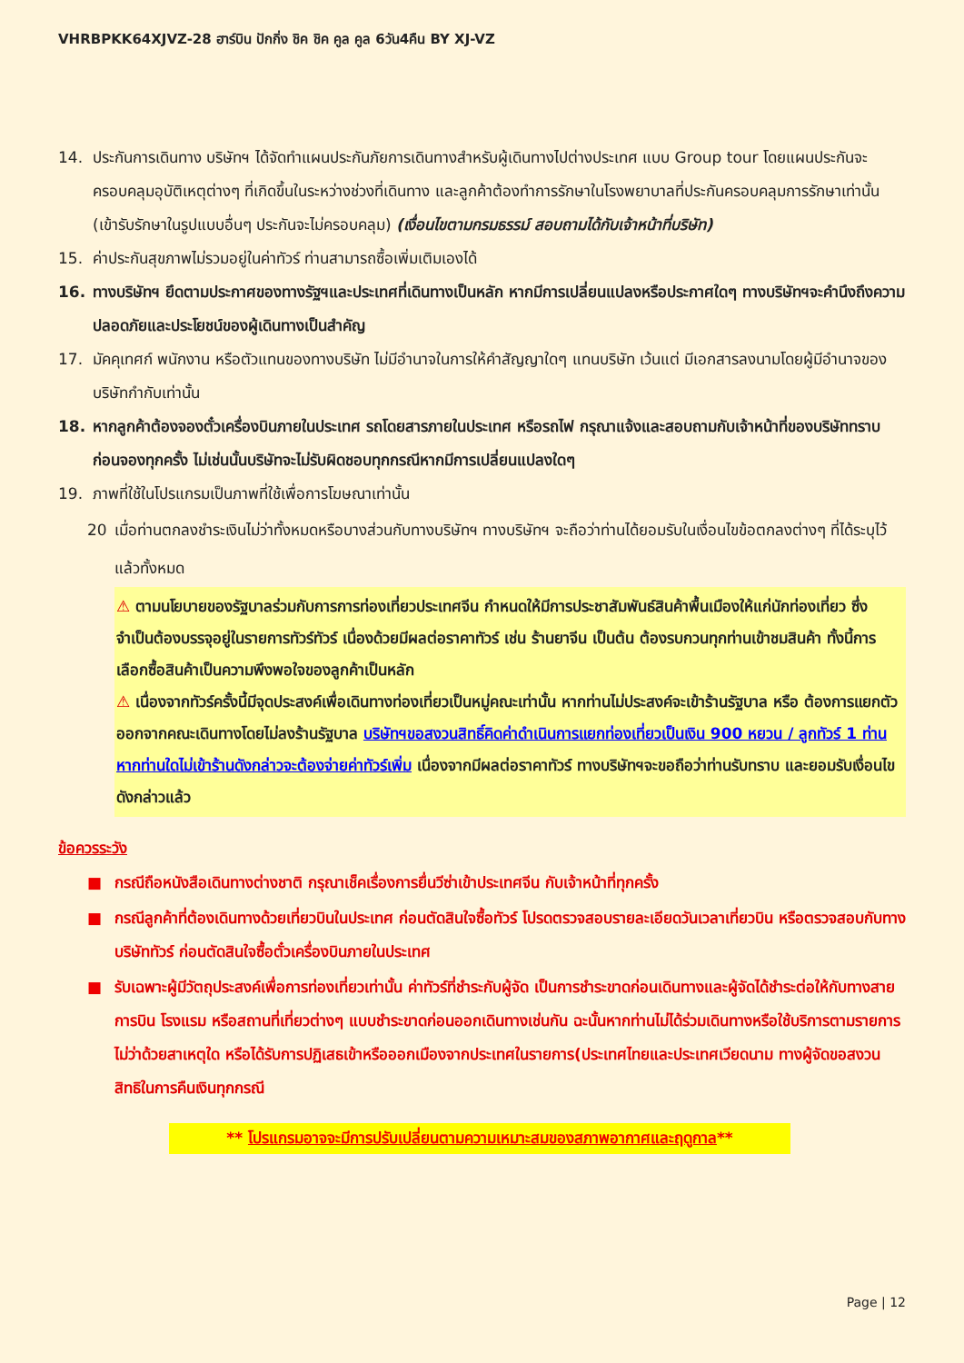VHRBPKK64XJVZ-28 ฮาร์บิน ปักกิ่ง ชิค ชิค คูล คูล 6วัน4คืน BY XJ-VZ
14. ประกันการเดินทาง บริษัทฯ ได้จัดทำแผนประกันภัยการเดินทางสำหรับผู้เดินทางไปต่างประเทศ แบบ Group tour โดยแผนประกันจะครอบคลุมอุบัติเหตุต่างๆ ที่เกิดขึ้นในระหว่างช่วงที่เดินทาง และลูกค้าต้องทำการรักษาในโรงพยาบาลที่ประกันครอบคลุมการรักษาเท่านั้น (เข้ารับรักษาในรูปแบบอื่นๆ ประกันจะไม่ครอบคลุม) (เงื่อนไขตามกรมธรรม์ สอบถามได้กับเจ้าหน้าที่บริษัท)
15. ค่าประกันสุขภาพไม่รวมอยู่ในค่าทัวร์ ท่านสามารถซื้อเพิ่มเติมเองได้
16. ทางบริษัทฯ ยึดตามประกาศของทางรัฐฯและประเทศที่เดินทางเป็นหลัก หากมีการเปลี่ยนแปลงหรือประกาศใดๆ ทางบริษัทฯจะคำนึงถึงความปลอดภัยและประโยชน์ของผู้เดินทางเป็นสำคัญ
17. มัคคุเทศก์ พนักงาน หรือตัวแทนของทางบริษัท ไม่มีอำนาจในการให้คำสัญญาใดๆ แทนบริษัท เว้นแต่ มีเอกสารลงนามโดยผู้มีอำนาจของบริษัทกำกับเท่านั้น
18. หากลูกค้าต้องจองตั๋วเครื่องบินภายในประเทศ รถโดยสารภายในประเทศ หรือรถไฟ กรุณาแจ้งและสอบถามกับเจ้าหน้าที่ของบริษัททราบก่อนจองทุกครั้ง ไม่เช่นนั้นบริษัทจะไม่รับผิดชอบทุกกรณีหากมีการเปลี่ยนแปลงใดๆ
19. ภาพที่ใช้ในโปรแกรมเป็นภาพที่ใช้เพื่อการโฆษณาเท่านั้น
20 เมื่อท่านตกลงชำระเงินไม่ว่าทั้งหมดหรือบางส่วนกับทางบริษัทฯ ทางบริษัทฯ จะถือว่าท่านได้ยอมรับในเงื่อนไขข้อตกลงต่างๆ ที่ได้ระบุไว้แล้วทั้งหมด
⚠ ตามนโยบายของรัฐบาลร่วมกับการการท่องเที่ยวประเทศจีน กำหนดให้มีการประชาสัมพันธ์สินค้าพื้นเมืองให้แก่นักท่องเที่ยว ซึ่งจำเป็นต้องบรรจุอยู่ในรายการทัวร์ทัวร์ เนื่องด้วยมีผลต่อราคาทัวร์ เช่น ร้านยาจีน เป็นต้น ต้องรบกวนทุกท่านเข้าชมสินค้า ทั้งนี้การเลือกซื้อสินค้าเป็นความพึงพอใจของลูกค้าเป็นหลัก
⚠ เนื่องจากทัวร์ครั้งนี้มีจุดประสงค์เพื่อเดินทางท่องเที่ยวเป็นหมู่คณะเท่านั้น หากท่านไม่ประสงค์จะเข้าร้านรัฐบาล หรือ ต้องการแยกตัวออกจากคณะเดินทางโดยไม่ลงร้านรัฐบาล บริษัทฯขอสงวนสิทธิ์คิดค่าดำเนินการแยกท่องเที่ยวเป็นเงิน 900 หยวน / ลูกทัวร์ 1 ท่าน หากท่านใดไม่เข้าร้านดังกล่าวจะต้องจ่ายค่าทัวร์เพิ่ม เนื่องจากมีผลต่อราคาทัวร์ ทางบริษัทฯจะขอถือว่าท่านรับทราบ และยอมรับเงื่อนไขดังกล่าวแล้ว
ข้อควรระวัง
■ กรณีถือหนังสือเดินทางต่างชาติ กรุณาเช็คเรื่องการยื่นวีซ่าเข้าประเทศจีน กับเจ้าหน้าที่ทุกครั้ง
■ กรณีลูกค้าที่ต้องเดินทางด้วยเที่ยวบินในประเทศ ก่อนตัดสินใจซื้อทัวร์ โปรดตรวจสอบรายละเอียดวันเวลาเที่ยวบิน หรือตรวจสอบกับทางบริษัททัวร์ ก่อนตัดสินใจซื้อตั๋วเครื่องบินภายในประเทศ
■ รับเฉพาะผู้มีวัตถุประสงค์เพื่อการท่องเที่ยวเท่านั้น ค่าทัวร์ที่ชำระกับผู้จัด เป็นการชำระขาดก่อนเดินทางและผู้จัดได้ชำระต่อให้กับทางสายการบิน โรงแรม หรือสถานที่เที่ยวต่างๆ แบบชำระขาดก่อนออกเดินทางเช่นกัน ฉะนั้นหากท่านไม่ได้ร่วมเดินทางหรือใช้บริการตามรายการไม่ว่าด้วยสาเหตุใด หรือได้รับการปฏิเสธเข้าหรือออกเมืองจากประเทศในรายการ(ประเทศไทยและประเทศเวียดนาม ทางผู้จัดขอสงวนสิทธิในการคืนเงินทุกกรณี
** โปรแกรมอาจจะมีการปรับเปลี่ยนตามความเหมาะสมของสภาพอากาศและฤดูกาล**
Page | 12